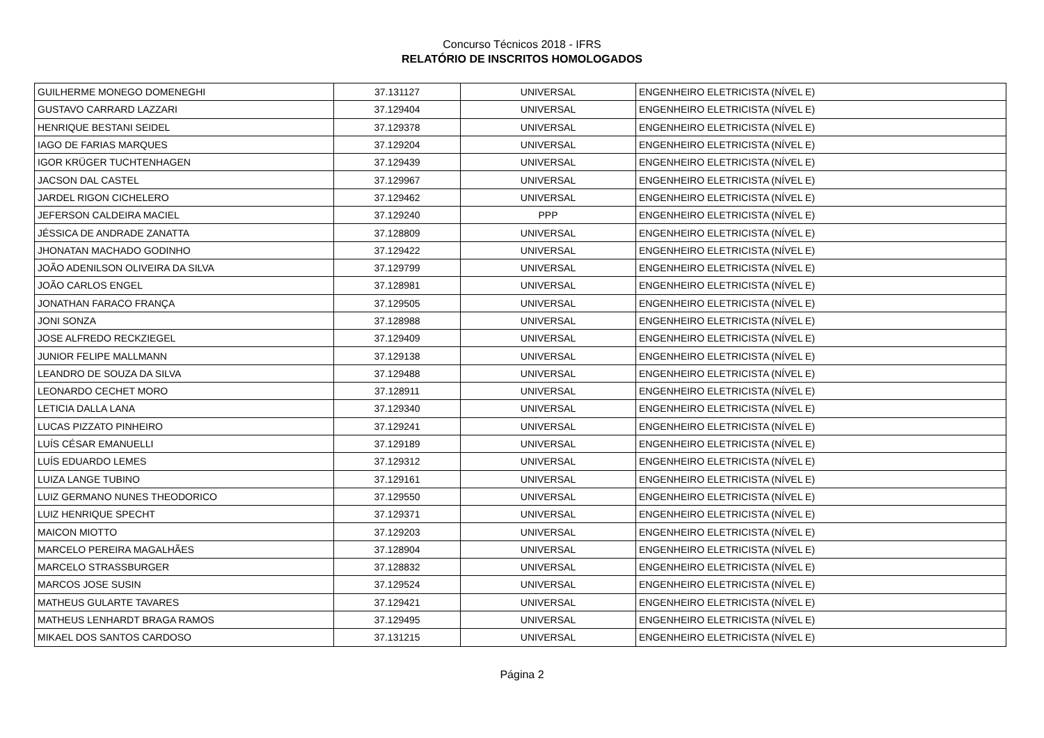Concurso Técnicos 2018 - IFRS
RELATÓRIO DE INSCRITOS HOMOLOGADOS
| GUILHERME MONEGO DOMENEGHI | 37.131127 | UNIVERSAL | ENGENHEIRO ELETRICISTA (NÍVEL E) |
| GUSTAVO CARRARD LAZZARI | 37.129404 | UNIVERSAL | ENGENHEIRO ELETRICISTA (NÍVEL E) |
| HENRIQUE BESTANI SEIDEL | 37.129378 | UNIVERSAL | ENGENHEIRO ELETRICISTA (NÍVEL E) |
| IAGO DE FARIAS MARQUES | 37.129204 | UNIVERSAL | ENGENHEIRO ELETRICISTA (NÍVEL E) |
| IGOR KRÜGER TUCHTENHAGEN | 37.129439 | UNIVERSAL | ENGENHEIRO ELETRICISTA (NÍVEL E) |
| JACSON DAL CASTEL | 37.129967 | UNIVERSAL | ENGENHEIRO ELETRICISTA (NÍVEL E) |
| JARDEL RIGON CICHELERO | 37.129462 | UNIVERSAL | ENGENHEIRO ELETRICISTA (NÍVEL E) |
| JEFERSON CALDEIRA MACIEL | 37.129240 | PPP | ENGENHEIRO ELETRICISTA (NÍVEL E) |
| JÉSSICA DE ANDRADE ZANATTA | 37.128809 | UNIVERSAL | ENGENHEIRO ELETRICISTA (NÍVEL E) |
| JHONATAN MACHADO GODINHO | 37.129422 | UNIVERSAL | ENGENHEIRO ELETRICISTA (NÍVEL E) |
| JOÃO ADENILSON OLIVEIRA DA SILVA | 37.129799 | UNIVERSAL | ENGENHEIRO ELETRICISTA (NÍVEL E) |
| JOÃO CARLOS ENGEL | 37.128981 | UNIVERSAL | ENGENHEIRO ELETRICISTA (NÍVEL E) |
| JONATHAN FARACO FRANÇA | 37.129505 | UNIVERSAL | ENGENHEIRO ELETRICISTA (NÍVEL E) |
| JONI SONZA | 37.128988 | UNIVERSAL | ENGENHEIRO ELETRICISTA (NÍVEL E) |
| JOSE ALFREDO RECKZIEGEL | 37.129409 | UNIVERSAL | ENGENHEIRO ELETRICISTA (NÍVEL E) |
| JUNIOR FELIPE MALLMANN | 37.129138 | UNIVERSAL | ENGENHEIRO ELETRICISTA (NÍVEL E) |
| LEANDRO DE SOUZA DA SILVA | 37.129488 | UNIVERSAL | ENGENHEIRO ELETRICISTA (NÍVEL E) |
| LEONARDO CECHET MORO | 37.128911 | UNIVERSAL | ENGENHEIRO ELETRICISTA (NÍVEL E) |
| LETICIA DALLA LANA | 37.129340 | UNIVERSAL | ENGENHEIRO ELETRICISTA (NÍVEL E) |
| LUCAS PIZZATO PINHEIRO | 37.129241 | UNIVERSAL | ENGENHEIRO ELETRICISTA (NÍVEL E) |
| LUÍS CÉSAR EMANUELLI | 37.129189 | UNIVERSAL | ENGENHEIRO ELETRICISTA (NÍVEL E) |
| LUÍS EDUARDO LEMES | 37.129312 | UNIVERSAL | ENGENHEIRO ELETRICISTA (NÍVEL E) |
| LUIZA LANGE TUBINO | 37.129161 | UNIVERSAL | ENGENHEIRO ELETRICISTA (NÍVEL E) |
| LUIZ GERMANO NUNES THEODORICO | 37.129550 | UNIVERSAL | ENGENHEIRO ELETRICISTA (NÍVEL E) |
| LUIZ HENRIQUE SPECHT | 37.129371 | UNIVERSAL | ENGENHEIRO ELETRICISTA (NÍVEL E) |
| MAICON MIOTTO | 37.129203 | UNIVERSAL | ENGENHEIRO ELETRICISTA (NÍVEL E) |
| MARCELO PEREIRA MAGALHÃES | 37.128904 | UNIVERSAL | ENGENHEIRO ELETRICISTA (NÍVEL E) |
| MARCELO STRASSBURGER | 37.128832 | UNIVERSAL | ENGENHEIRO ELETRICISTA (NÍVEL E) |
| MARCOS JOSE SUSIN | 37.129524 | UNIVERSAL | ENGENHEIRO ELETRICISTA (NÍVEL E) |
| MATHEUS GULARTE TAVARES | 37.129421 | UNIVERSAL | ENGENHEIRO ELETRICISTA (NÍVEL E) |
| MATHEUS LENHARDT BRAGA RAMOS | 37.129495 | UNIVERSAL | ENGENHEIRO ELETRICISTA (NÍVEL E) |
| MIKAEL DOS SANTOS CARDOSO | 37.131215 | UNIVERSAL | ENGENHEIRO ELETRICISTA (NÍVEL E) |
Página 2